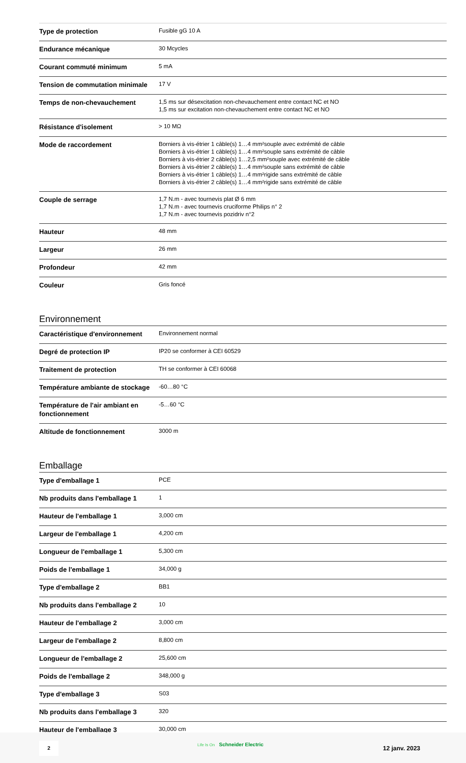| Type de protection | Fusible gG 10 A |
| Endurance mécanique | 30 Mcycles |
| Courant commuté minimum | 5 mA |
| Tension de commutation minimale | 17 V |
| Temps de non-chevauchement | 1,5 ms sur désexcitation non-chevauchement entre contact NC et NO 1,5 ms sur excitation non-chevauchement entre contact NC et NO |
| Résistance d'isolement | > 10 MΩ |
| Mode de raccordement | Borniers à vis-étrier 1 câble(s) 1…4 mm²souple avec extrémité de câble Borniers à vis-étrier 1 câble(s) 1…4 mm²souple sans extrémité de câble Borniers à vis-étrier 2 câble(s) 1…2,5 mm²souple avec extrémité de câble Borniers à vis-étrier 2 câble(s) 1…4 mm²souple sans extrémité de câble Borniers à vis-étrier 1 câble(s) 1…4 mm²rigide sans extrémité de câble Borniers à vis-étrier 2 câble(s) 1…4 mm²rigide sans extrémité de câble |
| Couple de serrage | 1,7 N.m - avec tournevis plat Ø 6 mm 1,7 N.m - avec tournevis cruciforme Philips n° 2 1,7 N.m - avec tournevis pozidriv n°2 |
| Hauteur | 48 mm |
| Largeur | 26 mm |
| Profondeur | 42 mm |
| Couleur | Gris foncé |
Environnement
| Caractéristique d'environnement | Environnement normal |
| Degré de protection IP | IP20 se conformer à CEI 60529 |
| Traitement de protection | TH se conformer à CEI 60068 |
| Température ambiante de stockage | -60…80 °C |
| Température de l'air ambiant en fonctionnement | -5…60 °C |
| Altitude de fonctionnement | 3000 m |
Emballage
| Type d'emballage 1 | PCE |
| Nb produits dans l'emballage 1 | 1 |
| Hauteur de l'emballage 1 | 3,000 cm |
| Largeur de l'emballage 1 | 4,200 cm |
| Longueur de l'emballage 1 | 5,300 cm |
| Poids de l'emballage 1 | 34,000 g |
| Type d'emballage 2 | BB1 |
| Nb produits dans l'emballage 2 | 10 |
| Hauteur de l'emballage 2 | 3,000 cm |
| Largeur de l'emballage 2 | 8,800 cm |
| Longueur de l'emballage 2 | 25,600 cm |
| Poids de l'emballage 2 | 348,000 g |
| Type d'emballage 3 | S03 |
| Nb produits dans l'emballage 3 | 320 |
| Hauteur de l'emballage 3 | 30,000 cm |
2 Life Is On Schneider Electric
12 janv. 2023